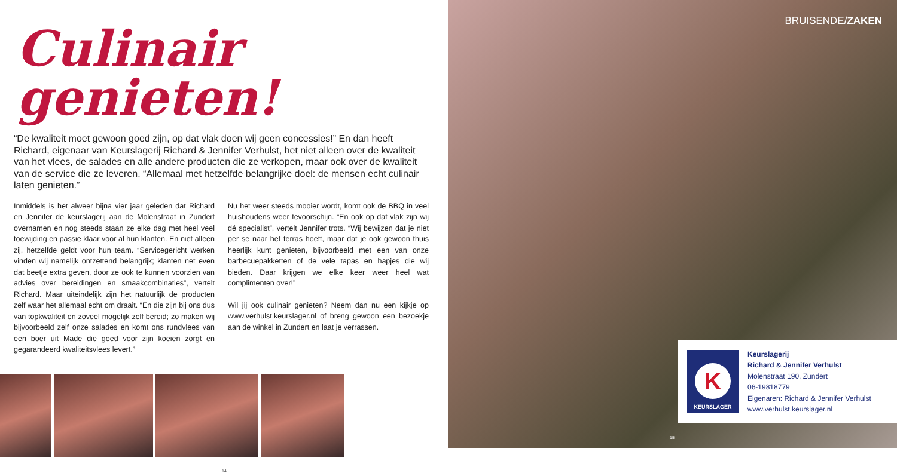Culinair genieten!
“De kwaliteit moet gewoon goed zijn, op dat vlak doen wij geen concessies!” En dan heeft Richard, eigenaar van Keurslagerij Richard & Jennifer Verhulst, het niet alleen over de kwaliteit van het vlees, de salades en alle andere producten die ze verkopen, maar ook over de kwaliteit van de service die ze leveren. “Allemaal met hetzelfde belangrijke doel: de mensen echt culinair laten genieten.”
Inmiddels is het alweer bijna vier jaar geleden dat Richard en Jennifer de keurslagerij aan de Molenstraat in Zundert overnamen en nog steeds staan ze elke dag met heel veel toewijding en passie klaar voor al hun klanten. En niet alleen zij, hetzelfde geldt voor hun team. “Servicegericht werken vinden wij namelijk ontzettend belangrijk; klanten net even dat beetje extra geven, door ze ook te kunnen voorzien van advies over bereidingen en smaakcombinaties”, vertelt Richard. Maar uiteindelijk zijn het natuurlijk de producten zelf waar het allemaal echt om draait. “En die zijn bij ons dus van topkwaliteit en zoveel mogelijk zelf bereid; zo maken wij bijvoorbeeld zelf onze salades en komt ons rundvlees van een boer uit Made die goed voor zijn koeien zorgt en gegarandeerd kwaliteitsvlees levert.”
Nu het weer steeds mooier wordt, komt ook de BBQ in veel huishoudens weer tevoorschijn. “En ook op dat vlak zijn wij dé specialist”, vertelt Jennifer trots. “Wij bewijzen dat je niet per se naar het terras hoeft, maar dat je ook gewoon thuis heerlijk kunt genieten, bijvoorbeeld met een van onze barbecuepakketten of de vele tapas en hapjes die wij bieden. Daar krijgen we elke keer weer heel wat complimenten over!”
Wil jij ook culinair genieten? Neem dan nu een kijkje op www.verhulst.keurslager.nl of breng gewoon een bezoekje aan de winkel in Zundert en laat je verrassen.
14
BRUISENDE/ZAKEN
K
KEURSLAGER
Keurslagerij
Richard & Jennifer Verhulst
Molenstraat 190, Zundert
06-19818779
Eigenaren: Richard & Jennifer Verhulst
www.verhulst.keurslager.nl
15